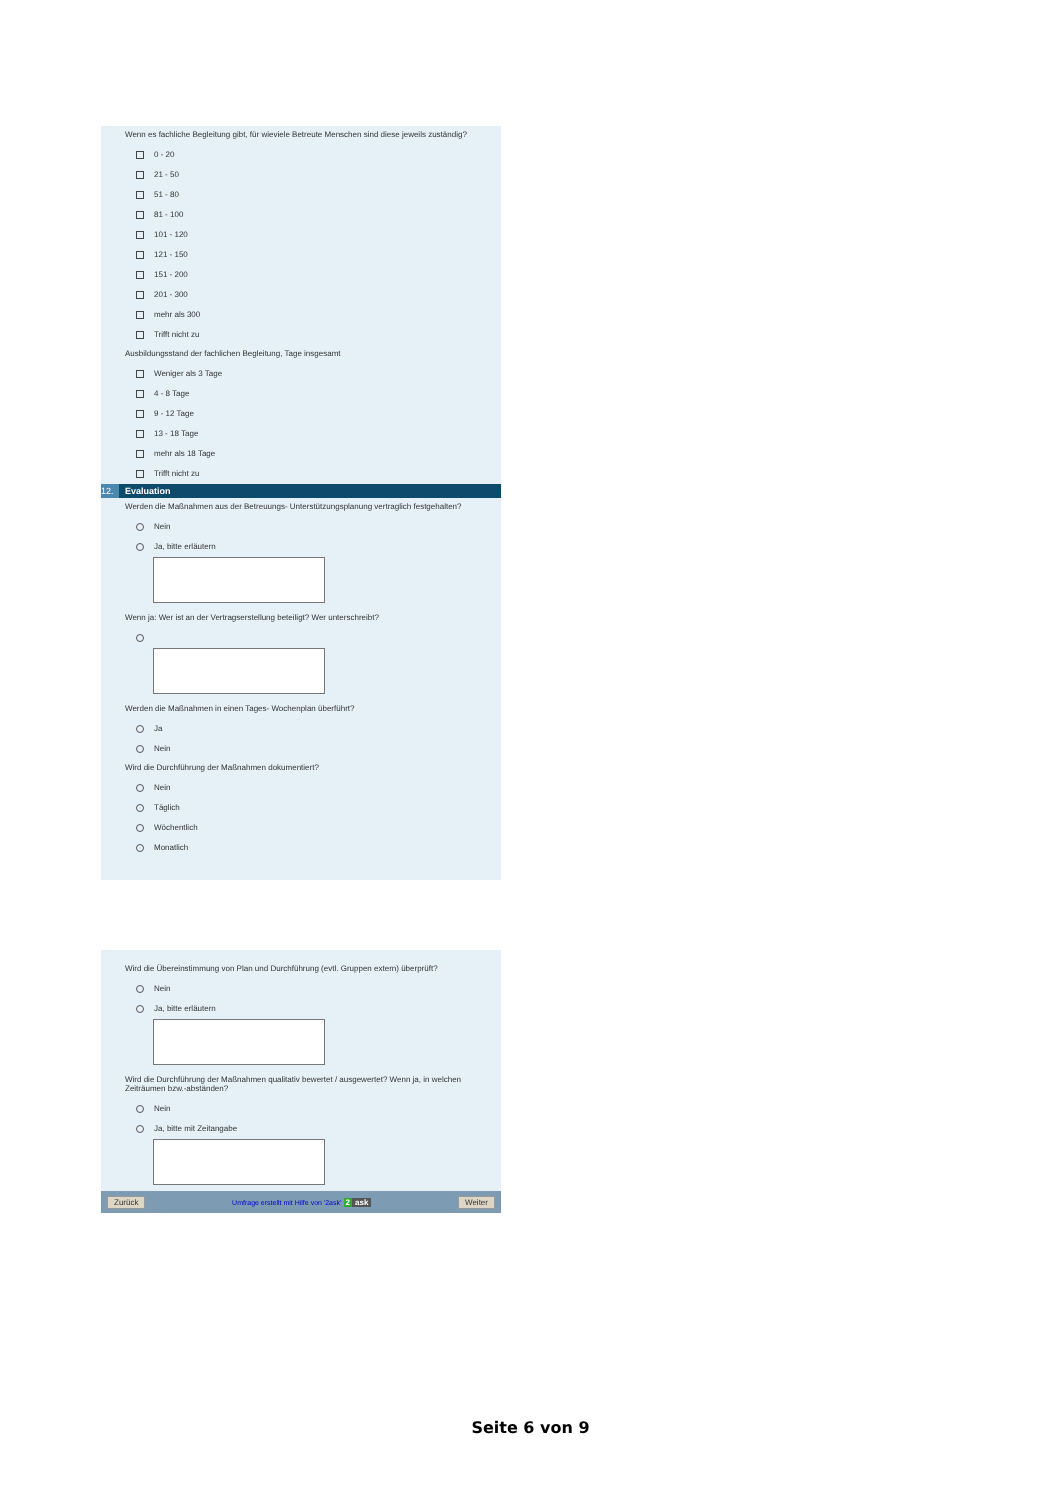Wenn es fachliche Begleitung gibt, für wieviele Betreute Menschen sind diese jeweils zuständig?
0 - 20
21 - 50
51 - 80
81 - 100
101 - 120
121 - 150
151 - 200
201 - 300
mehr als 300
Trifft nicht zu
Ausbildungsstand der fachlichen Begleitung, Tage insgesamt
Weniger als 3 Tage
4 - 8 Tage
9 - 12 Tage
13 - 18 Tage
mehr als 18 Tage
Trifft nicht zu
12. Evaluation
Werden die Maßnahmen aus der Betreuungs- Unterstützungsplanung vertraglich festgehalten?
Nein
Ja, bitte erläutern
Wenn ja: Wer ist an der Vertragserstellung beteiligt? Wer unterschreibt?
Werden die Maßnahmen in einen Tages- Wochenplan überführt?
Ja
Nein
Wird die Durchführung der Maßnahmen dokumentiert?
Nein
Täglich
Wöchentlich
Monatlich
Wird die Übereinstimmung von Plan und Durchführung (evtl. Gruppen extern) überprüft?
Nein
Ja, bitte erläutern
Wird die Durchführung der Maßnahmen qualitativ bewertet / ausgewertet? Wenn ja, in welchen Zeiträumen bzw.-abständen?
Nein
Ja, bitte mit Zeitangabe
Zurück Umfrage erstellt mit Hilfe von '2ask' 2 ask Weiter
Seite 6 von 9